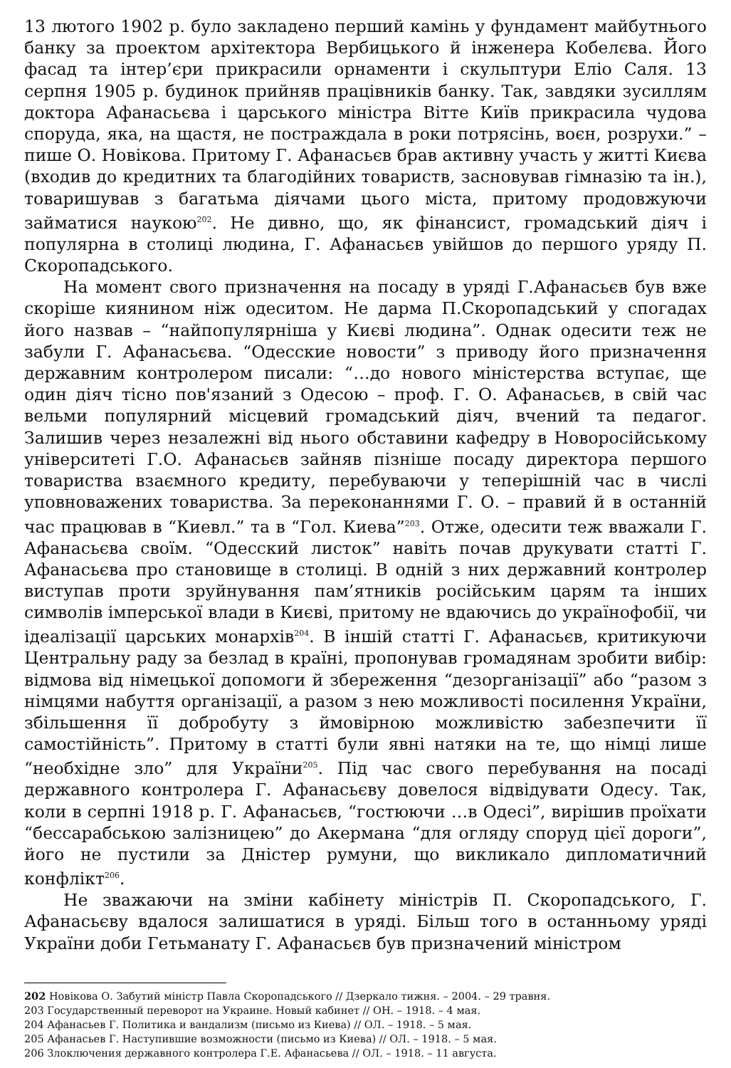13 лютого 1902 р. було закладено перший камінь у фундамент майбутнього банку за проектом архітектора Вербицького й інженера Кобелєва. Його фасад та інтер’єри прикрасили орнаменти і скульптури Еліо Саля. 13 серпня 1905 р. будинок прийняв працівників банку. Так, завдяки зусиллям доктора Афанасьєва і царського міністра Вітте Київ прикрасила чудова споруда, яка, на щастя, не постраждала в роки потрясінь, воєн, розрухи.” – пише О. Новікова. Притому Г. Афанасьєв брав активну участь у житті Києва (входив до кредитних та благодійних товариств, засновував гімназію та ін.), товаришував з багатьма діячами цього міста, притому продовжуючи займатися наукою<sup>202</sup>. Не дивно, що, як фінансист, громадський діяч і популярна в столиці людина, Г. Афанасьєв увійшов до першого уряду П. Скоропадського.
На момент свого призначення на посаду в уряді Г.Афанасьєв був вже скоріше киянином ніж одеситом. Не дарма П.Скоропадський у спогадах його назвав – “найпопулярніша у Києві людина”. Однак одесити теж не забули Г. Афанасьєва. “Одесские новости” з приводу його призначення державним контролером писали: “…до нового міністерства вступає, ще один діяч тісно пов'язаний з Одесою – проф. Г. О. Афанасьєв, в свій час вельми популярний місцевий громадський діяч, вчений та педагог. Залишив через незалежні від нього обставини кафедру в Новоросійському університеті Г.О. Афанасьєв зайняв пізніше посаду директора першого товариства взаємного кредиту, перебуваючи у теперішній час в числі уповноважених товариства. За переконаннями Г. О. – правий й в останній час працював в “Киевл.” та в “Гол. Киева”<sup>203</sup>. Отже, одесити теж вважали Г. Афанасьєва своїм. “Одесский листок” навіть почав друкувати статті Г. Афанасьєва про становище в столиці. В одній з них державний контролер виступав проти зруйнування пам’ятників російським царям та інших символів імперської влади в Києві, притому не вдаючись до українофобії, чи ідеалізації царських монархів<sup>204</sup>. В іншій статті Г. Афанасьєв, критикуючи Центральну раду за безлад в країні, пропонував громадянам зробити вибір: відмова від німецької допомоги й збереження “дезорганізації” або “разом з німцями набуття організації, а разом з нею можливості посилення України, збільшення її добробуту з ймовірною можливістю забезпечити її самостійність”. Притому в статті були явні натяки на те, що німці лише “необхідне зло” для України<sup>205</sup>. Під час свого перебування на посаді державного контролера Г. Афанасьєву довелося відвідувати Одесу. Так, коли в серпні 1918 р. Г. Афанасьєв, “гостюючи …в Одесі”, вирішив проїхати “бессарабською залізницею” до Акермана “для огляду споруд цієї дороги”, його не пустили за Дністер румуни, що викликало дипломатичний конфлікт<sup>206</sup>.
Не зважаючи на зміни кабінету міністрів П. Скоропадського, Г. Афанасьєву вдалося залишатися в уряді. Більш того в останньому уряді України доби Гетьманату Г. Афанасьєв був призначений міністром
202 Новікова О. Забутий міністр Павла Скоропадського // Дзеркало тижня. – 2004. – 29 травня.
203 Государственный переворот на Украине. Новый кабинет // ОН. – 1918. – 4 мая.
204 Афанасьев Г. Политика и вандализм (письмо из Киева) // ОЛ. – 1918. – 5 мая.
205 Афанасьев Г. Наступившие возможности (письмо из Киева) // ОЛ. – 1918. – 5 мая.
206 Злоключения державного контролера Г.Е. Афанасьева // ОЛ. – 1918. – 11 августа.